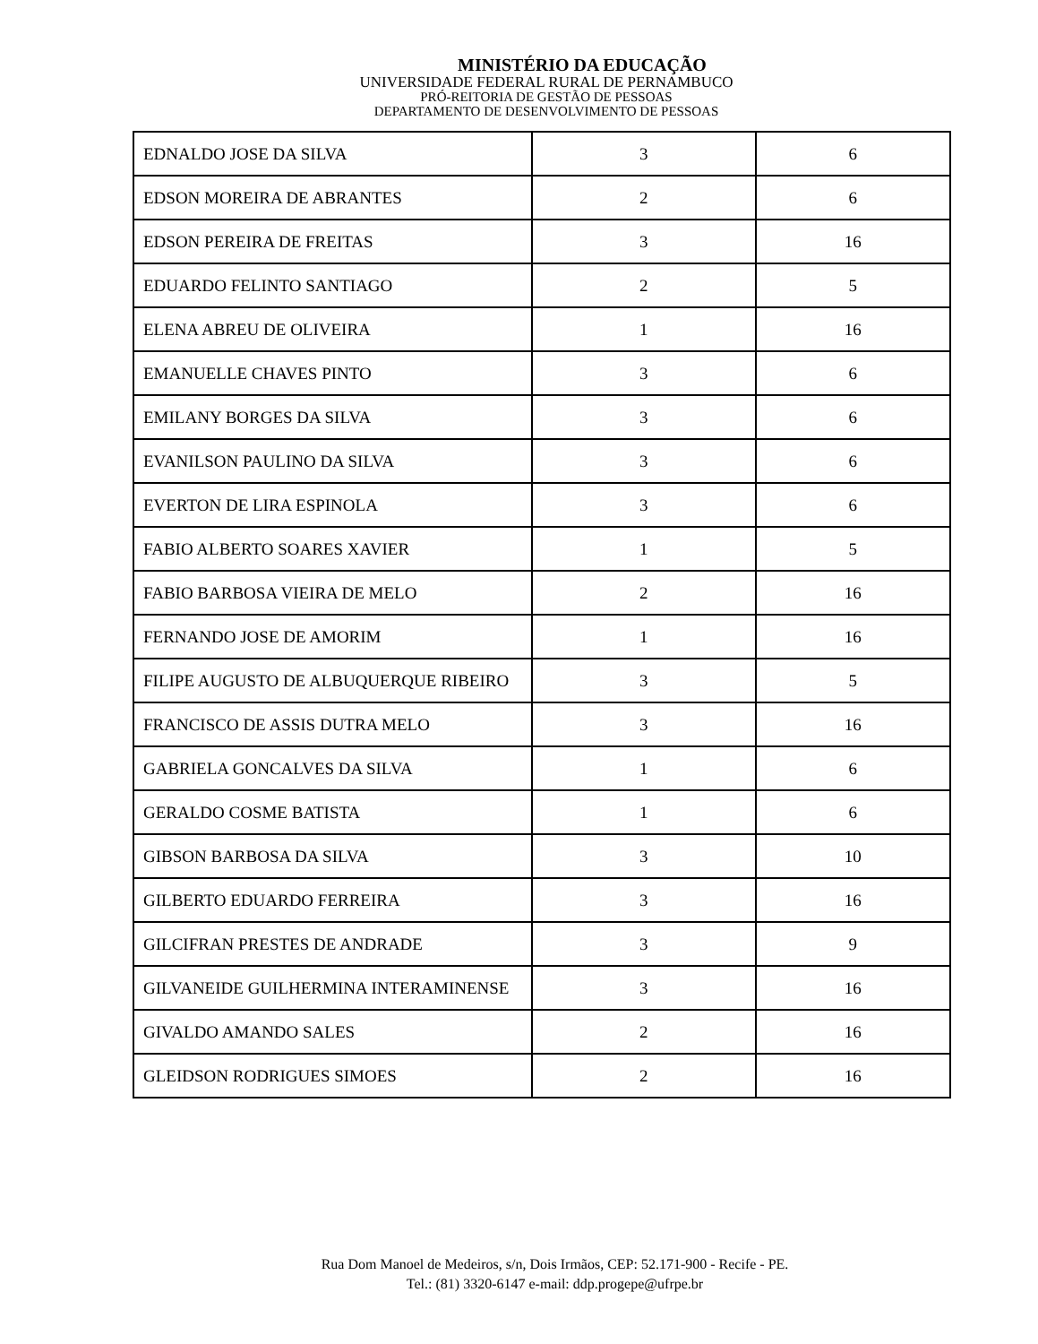MINISTÉRIO DA EDUCAÇÃO
UNIVERSIDADE FEDERAL RURAL DE PERNAMBUCO
PRÓ-REITORIA DE GESTÃO DE PESSOAS
DEPARTAMENTO DE DESENVOLVIMENTO DE PESSOAS
| EDNALDO JOSE DA SILVA | 3 | 6 |
| EDSON MOREIRA DE ABRANTES | 2 | 6 |
| EDSON PEREIRA DE FREITAS | 3 | 16 |
| EDUARDO FELINTO SANTIAGO | 2 | 5 |
| ELENA ABREU DE OLIVEIRA | 1 | 16 |
| EMANUELLE CHAVES PINTO | 3 | 6 |
| EMILANY BORGES DA SILVA | 3 | 6 |
| EVANILSON PAULINO DA SILVA | 3 | 6 |
| EVERTON DE LIRA ESPINOLA | 3 | 6 |
| FABIO ALBERTO SOARES XAVIER | 1 | 5 |
| FABIO BARBOSA VIEIRA DE MELO | 2 | 16 |
| FERNANDO JOSE DE AMORIM | 1 | 16 |
| FILIPE AUGUSTO DE ALBUQUERQUE RIBEIRO | 3 | 5 |
| FRANCISCO DE ASSIS DUTRA MELO | 3 | 16 |
| GABRIELA GONCALVES DA SILVA | 1 | 6 |
| GERALDO COSME BATISTA | 1 | 6 |
| GIBSON BARBOSA DA SILVA | 3 | 10 |
| GILBERTO EDUARDO FERREIRA | 3 | 16 |
| GILCIFRAN PRESTES DE ANDRADE | 3 | 9 |
| GILVANEIDE GUILHERMINA INTERAMINENSE | 3 | 16 |
| GIVALDO AMANDO SALES | 2 | 16 |
| GLEIDSON RODRIGUES SIMOES | 2 | 16 |
Rua Dom Manoel de Medeiros, s/n, Dois Irmãos, CEP: 52.171-900 - Recife - PE.
Tel.: (81) 3320-6147 e-mail: ddp.progepe@ufrpe.br